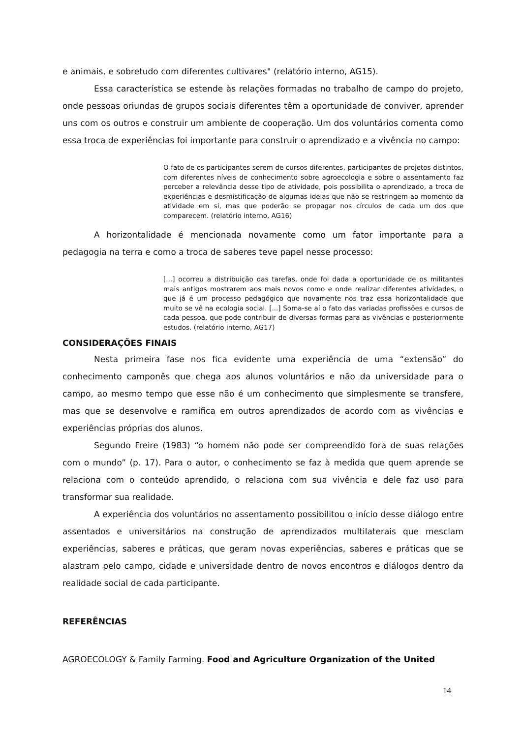e animais, e sobretudo com diferentes cultivares" (relatório interno, AG15).
Essa característica se estende às relações formadas no trabalho de campo do projeto, onde pessoas oriundas de grupos sociais diferentes têm a oportunidade de conviver, aprender uns com os outros e construir um ambiente de cooperação. Um dos voluntários comenta como essa troca de experiências foi importante para construir o aprendizado e a vivência no campo:
O fato de os participantes serem de cursos diferentes, participantes de projetos distintos, com diferentes níveis de conhecimento sobre agroecologia e sobre o assentamento faz perceber a relevância desse tipo de atividade, pois possibilita o aprendizado, a troca de experiências e desmistificação de algumas ideias que não se restringem ao momento da atividade em si, mas que poderão se propagar nos círculos de cada um dos que comparecem. (relatório interno, AG16)
A horizontalidade é mencionada novamente como um fator importante para a pedagogia na terra e como a troca de saberes teve papel nesse processo:
[...] ocorreu a distribuição das tarefas, onde foi dada a oportunidade de os militantes mais antigos mostrarem aos mais novos como e onde realizar diferentes atividades, o que já é um processo pedagógico que novamente nos traz essa horizontalidade que muito se vê na ecologia social. [...] Soma-se aí o fato das variadas profissões e cursos de cada pessoa, que pode contribuir de diversas formas para as vivências e posteriormente estudos. (relatório interno, AG17)
CONSIDERAÇÕES FINAIS
Nesta primeira fase nos fica evidente uma experiência de uma “extensão” do conhecimento camponês que chega aos alunos voluntários e não da universidade para o campo, ao mesmo tempo que esse não é um conhecimento que simplesmente se transfere, mas que se desenvolve e ramifica em outros aprendizados de acordo com as vivências e experiências próprias dos alunos.
Segundo Freire (1983) “o homem não pode ser compreendido fora de suas relações com o mundo” (p. 17). Para o autor, o conhecimento se faz à medida que quem aprende se relaciona com o conteúdo aprendido, o relaciona com sua vivência e dele faz uso para transformar sua realidade.
A experiência dos voluntários no assentamento possibilitou o início desse diálogo entre assentados e universitários na construção de aprendizados multilaterais que mesclam experiências, saberes e práticas, que geram novas experiências, saberes e práticas que se alastram pelo campo, cidade e universidade dentro de novos encontros e diálogos dentro da realidade social de cada participante.
REFERÊNCIAS
AGROECOLOGY & Family Farming. Food and Agriculture Organization of the United
14